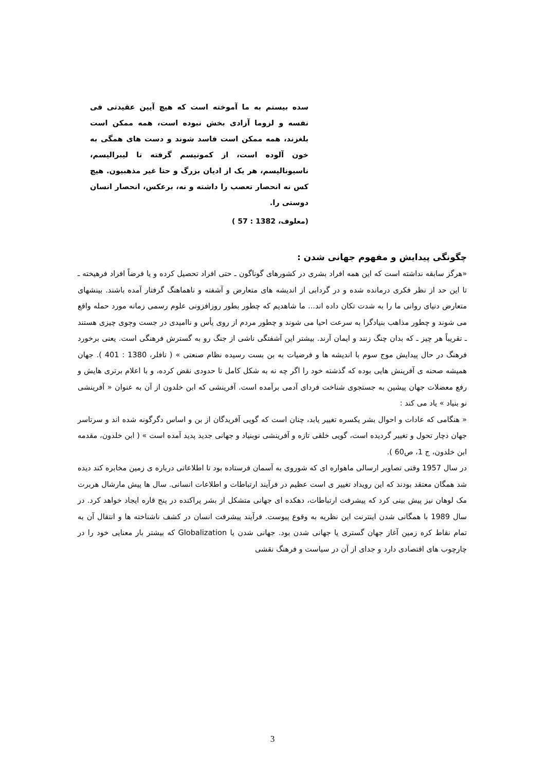سده بیستم به ما آموخته است که هیچ آیین عقیدتی فی نفسه و لزوما آزادی بخش نبوده است، همه ممکن است بلغزند، همه ممکن است فاسد شوند و دست های همگی به خون آلوده است، از کمونیسم گرفته تا لیبرالیسم، ناسیونالیسم، هر یک از ادیان بزرگ و حتا غیر مذهبیون. هیچ کس نه انحصار تعصب را داشته و نه، برعکس، انحصار انسان دوستی را.
(معلوف، 1382 : 57 )
چگونگی پیدایش و مفهوم جهانی شدن :
«هرگز سابقه نداشته است که این همه افراد بشری در کشورهای گوناگون ـ حتی افراد تحصیل کرده و یا فرضاً افراد فرهیخته ـ تا این حد از نظر فکری درمانده شده و در گردابی از اندیشه های متعارض و آشفته و ناهماهنگ گرفتار آمده باشند. بینشهای متعارض دنیای روانی ما را به شدت تکان داده اند... ما شاهدیم که چطور بطور روزافزونی علوم رسمی زمانه مورد حمله واقع می شوند و چطور مذاهب بنیادگرا به سرعت احیا می شوند و چطور مردم از روی یأس و ناامیدی در جست وجوی چیزی هستند ـ تقریباً هر چیز ـ که بدان چنگ زنند و ایمان آرند. بیشتر این آشفتگی ناشی از جنگ رو به گسترش فرهنگی است. یعنی برخورد فرهنگ در حال پیدایش موج سوم با اندیشه ها و فرضیات به بن بست رسیده نظام صنعتی » ( تافلر، 1380 : 401 ). جهان همیشه صحنه ی آفرینش هایی بوده که گذشته خود را اگر چه نه به شکل کامل تا حدودی نقض کرده، و با اعلام برتری هایش و رفع معضلات جهان پیشین به جستجوی شناخت فردای آدمی برآمده است. آفرینشی که ابن خلدون از آن به عنوان « آفرینشی نو بنیاد » یاد می کند :
« هنگامی که عادات و احوال بشر یکسره تغییر یابد، چنان است که گویی آفریدگان از بن و اساس دگرگونه شده اند و سرتاسر جهان دچار تحول و تغییر گردیده است، گویی خلقی تازه و آفرینشی نوبنیاد و جهانی جدید پدید آمده است » ( ابن خلدون، مقدمه ابن خلدون، ج 1، ص60 ).
در سال 1957 وقتی تصاویر ارسالی ماهواره ای که شوروی به آسمان فرستاده بود تا اطلاعاتی درباره ی زمین مخابره کند دیده شد همگان معتقد بودند که این رویداد تغییر ی است عظیم در فرآیند ارتباطات و اطلاعات انسانی. سال ها پیش مارشال هربرت مک لوهان نیز پیش بینی کرد که پیشرفت ارتباطات، دهکده ای جهانی متشکل از بشر پراکنده در پنج قاره ایجاد خواهد کرد. در سال 1989 با همگانی شدن اینترنت این نظریه به وقوع پیوست. فرآیند پیشرفت انسان در کشف ناشناخته ها و انتقال آن به تمام نقاط کره زمین آغاز جهان گستری یا جهانی شدن بود. جهانی شدن یا Globalization که بیشتر بار معنایی خود را در چارچوب های اقتصادی دارد و جدای از آن در سیاست و فرهنگ نقشی
3